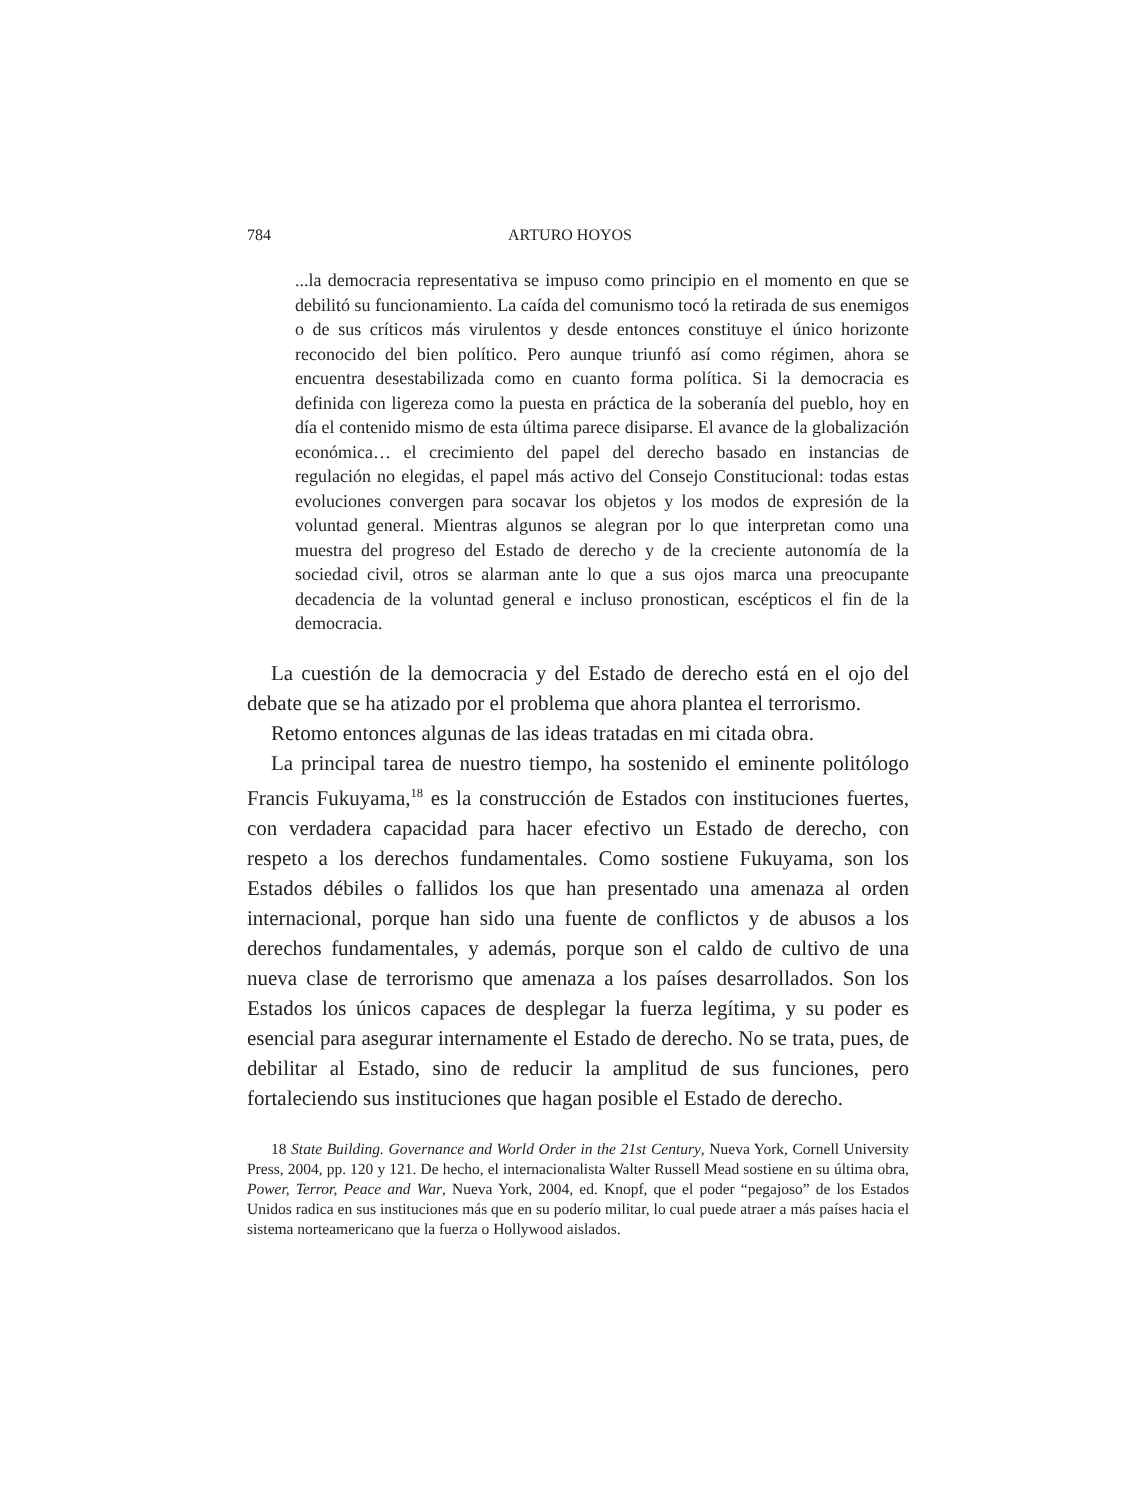784 ARTURO HOYOS
...la democracia representativa se impuso como principio en el momento en que se debilitó su funcionamiento. La caída del comunismo tocó la retirada de sus enemigos o de sus críticos más virulentos y desde entonces constituye el único horizonte reconocido del bien político. Pero aunque triunfó así como régimen, ahora se encuentra desestabilizada como en cuanto forma política. Si la democracia es definida con ligereza como la puesta en práctica de la soberanía del pueblo, hoy en día el contenido mismo de esta última parece disiparse. El avance de la globalización económica… el crecimiento del papel del derecho basado en instancias de regulación no elegidas, el papel más activo del Consejo Constitucional: todas estas evoluciones convergen para socavar los objetos y los modos de expresión de la voluntad general. Mientras algunos se alegran por lo que interpretan como una muestra del progreso del Estado de derecho y de la creciente autonomía de la sociedad civil, otros se alarman ante lo que a sus ojos marca una preocupante decadencia de la voluntad general e incluso pronostican, escépticos el fin de la democracia.
La cuestión de la democracia y del Estado de derecho está en el ojo del debate que se ha atizado por el problema que ahora plantea el terrorismo.
Retomo entonces algunas de las ideas tratadas en mi citada obra.
La principal tarea de nuestro tiempo, ha sostenido el eminente politólogo Francis Fukuyama,<sup>18</sup> es la construcción de Estados con instituciones fuertes, con verdadera capacidad para hacer efectivo un Estado de derecho, con respeto a los derechos fundamentales. Como sostiene Fukuyama, son los Estados débiles o fallidos los que han presentado una amenaza al orden internacional, porque han sido una fuente de conflictos y de abusos a los derechos fundamentales, y además, porque son el caldo de cultivo de una nueva clase de terrorismo que amenaza a los países desarrollados. Son los Estados los únicos capaces de desplegar la fuerza legítima, y su poder es esencial para asegurar internamente el Estado de derecho. No se trata, pues, de debilitar al Estado, sino de reducir la amplitud de sus funciones, pero fortaleciendo sus instituciones que hagan posible el Estado de derecho.
18 State Building. Governance and World Order in the 21st Century, Nueva York, Cornell University Press, 2004, pp. 120 y 121. De hecho, el internacionalista Walter Russell Mead sostiene en su última obra, Power, Terror, Peace and War, Nueva York, 2004, ed. Knopf, que el poder “pegajoso” de los Estados Unidos radica en sus instituciones más que en su poderío militar, lo cual puede atraer a más países hacia el sistema norteamericano que la fuerza o Hollywood aislados.